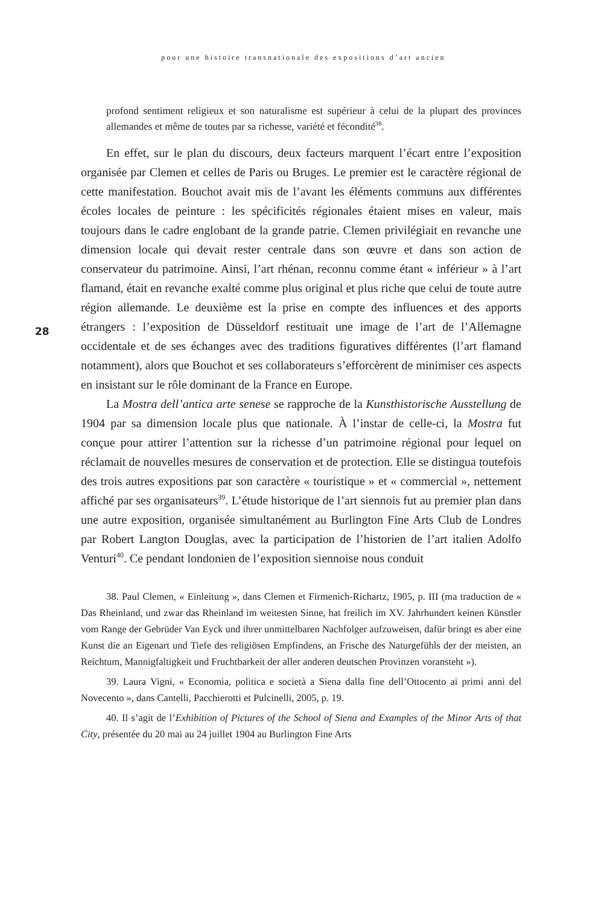pour une histoire transnationale des expositions d’art ancien
28
profond sentiment religieux et son naturalisme est supérieur à celui de la plupart des provinces allemandes et même de toutes par sa richesse, variété et fécondité<sup>38</sup>.
En effet, sur le plan du discours, deux facteurs marquent l’écart entre l’exposition organisée par Clemen et celles de Paris ou Bruges. Le premier est le caractère régional de cette manifestation. Bouchot avait mis de l’avant les éléments communs aux différentes écoles locales de peinture : les spécificités régionales étaient mises en valeur, mais toujours dans le cadre englobant de la grande patrie. Clemen privilégiait en revanche une dimension locale qui devait rester centrale dans son œuvre et dans son action de conservateur du patrimoine. Ainsi, l’art rhénan, reconnu comme étant « inférieur » à l’art flamand, était en revanche exalté comme plus original et plus riche que celui de toute autre région allemande. Le deuxième est la prise en compte des influences et des apports étrangers : l’exposition de Düsseldorf restituait une image de l’art de l’Allemagne occidentale et de ses échanges avec des traditions figuratives différentes (l’art flamand notamment), alors que Bouchot et ses collaborateurs s’efforcèrent de minimiser ces aspects en insistant sur le rôle dominant de la France en Europe.
La Mostra dell’antica arte senese se rapproche de la Kunsthistorische Ausstellung de 1904 par sa dimension locale plus que nationale. À l’instar de celle-ci, la Mostra fut conçue pour attirer l’attention sur la richesse d’un patrimoine régional pour lequel on réclamait de nouvelles mesures de conservation et de protection. Elle se distingua toutefois des trois autres expositions par son caractère « touristique » et « commercial », nettement affiché par ses organisateurs<sup>39</sup>. L’étude historique de l’art siennois fut au premier plan dans une autre exposition, organisée simultanément au Burlington Fine Arts Club de Londres par Robert Langton Douglas, avec la participation de l’historien de l’art italien Adolfo Venturi<sup>40</sup>. Ce pendant londonien de l’exposition siennoise nous conduit
38. Paul Clemen, « Einleitung », dans Clemen et Firmenich-Richartz, 1905, p. III (ma traduction de « Das Rheinland, und zwar das Rheinland im weitesten Sinne, hat freilich im XV. Jahrhundert keinen Künstler vom Range der Gebrüder Van Eyck und ihrer unmittelbaren Nachfolger aufzuweisen, dafür bringt es aber eine Kunst die an Eigenart und Tiefe des religiösen Empfindens, an Frische des Naturgefühls der der meisten, an Reichtum, Mannigfaltigkeit und Fruchtbarkeit der aller anderen deutschen Provinzen voransteht »).
39. Laura Vigni, « Economia, politica e società a Siena dalla fine dell’Ottocento ai primi anni del Novecento », dans Cantelli, Pacchierotti et Pulcinelli, 2005, p. 19.
40. Il s’agit de l’Exhibition of Pictures of the School of Siena and Examples of the Minor Arts of that City, présentée du 20 mai au 24 juillet 1904 au Burlington Fine Arts